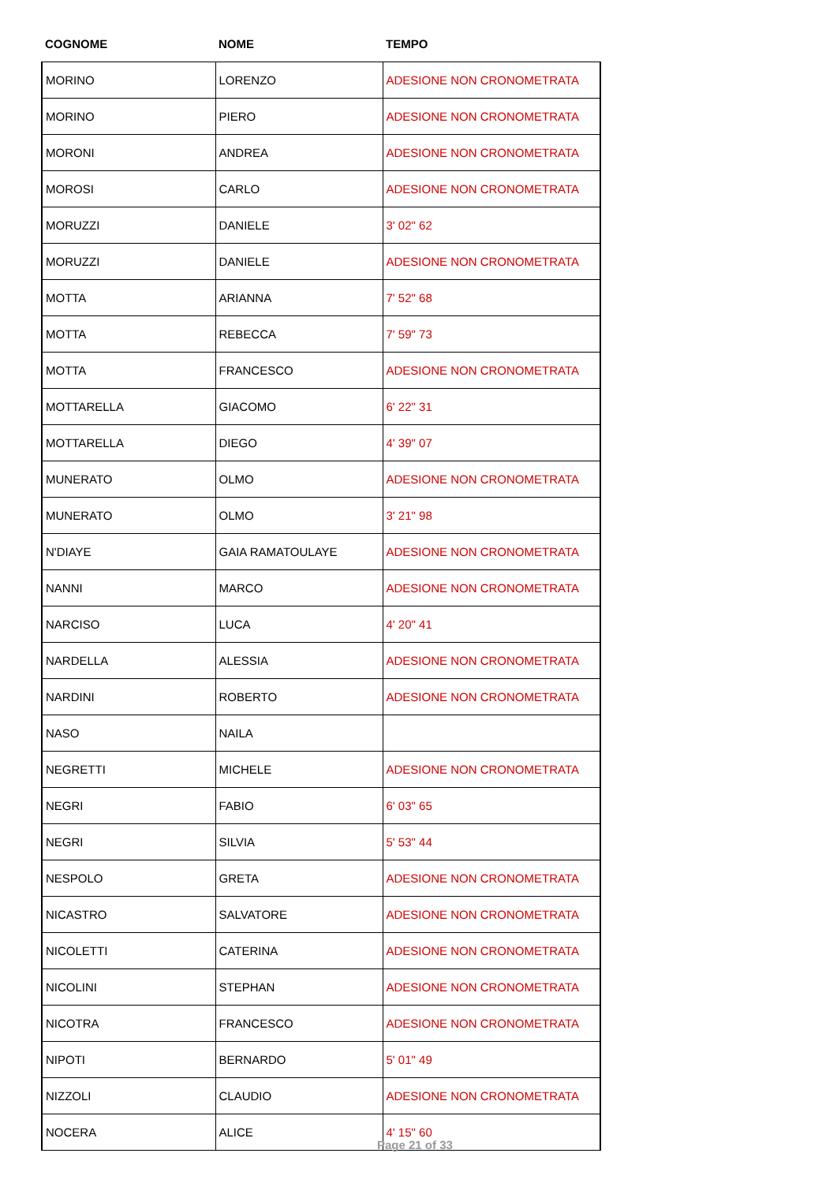| COGNOME | NOME | TEMPO |
| --- | --- | --- |
| MORINO | LORENZO | ADESIONE NON CRONOMETRATA |
| MORINO | PIERO | ADESIONE NON CRONOMETRATA |
| MORONI | ANDREA | ADESIONE NON CRONOMETRATA |
| MOROSI | CARLO | ADESIONE NON CRONOMETRATA |
| MORUZZI | DANIELE | 3' 02" 62 |
| MORUZZI | DANIELE | ADESIONE NON CRONOMETRATA |
| MOTTA | ARIANNA | 7' 52" 68 |
| MOTTA | REBECCA | 7' 59" 73 |
| MOTTA | FRANCESCO | ADESIONE NON CRONOMETRATA |
| MOTTARELLA | GIACOMO | 6' 22" 31 |
| MOTTARELLA | DIEGO | 4' 39" 07 |
| MUNERATO | OLMO | ADESIONE NON CRONOMETRATA |
| MUNERATO | OLMO | 3' 21" 98 |
| N'DIAYE | GAIA RAMATOULAYE | ADESIONE NON CRONOMETRATA |
| NANNI | MARCO | ADESIONE NON CRONOMETRATA |
| NARCISO | LUCA | 4' 20" 41 |
| NARDELLA | ALESSIA | ADESIONE NON CRONOMETRATA |
| NARDINI | ROBERTO | ADESIONE NON CRONOMETRATA |
| NASO | NAILA | |
| NEGRETTI | MICHELE | ADESIONE NON CRONOMETRATA |
| NEGRI | FABIO | 6' 03" 65 |
| NEGRI | SILVIA | 5' 53" 44 |
| NESPOLO | GRETA | ADESIONE NON CRONOMETRATA |
| NICASTRO | SALVATORE | ADESIONE NON CRONOMETRATA |
| NICOLETTI | CATERINA | ADESIONE NON CRONOMETRATA |
| NICOLINI | STEPHAN | ADESIONE NON CRONOMETRATA |
| NICOTRA | FRANCESCO | ADESIONE NON CRONOMETRATA |
| NIPOTI | BERNARDO | 5' 01" 49 |
| NIZZOLI | CLAUDIO | ADESIONE NON CRONOMETRATA |
| NOCERA | ALICE | 4' 15" 60 |
Page 21 of 33